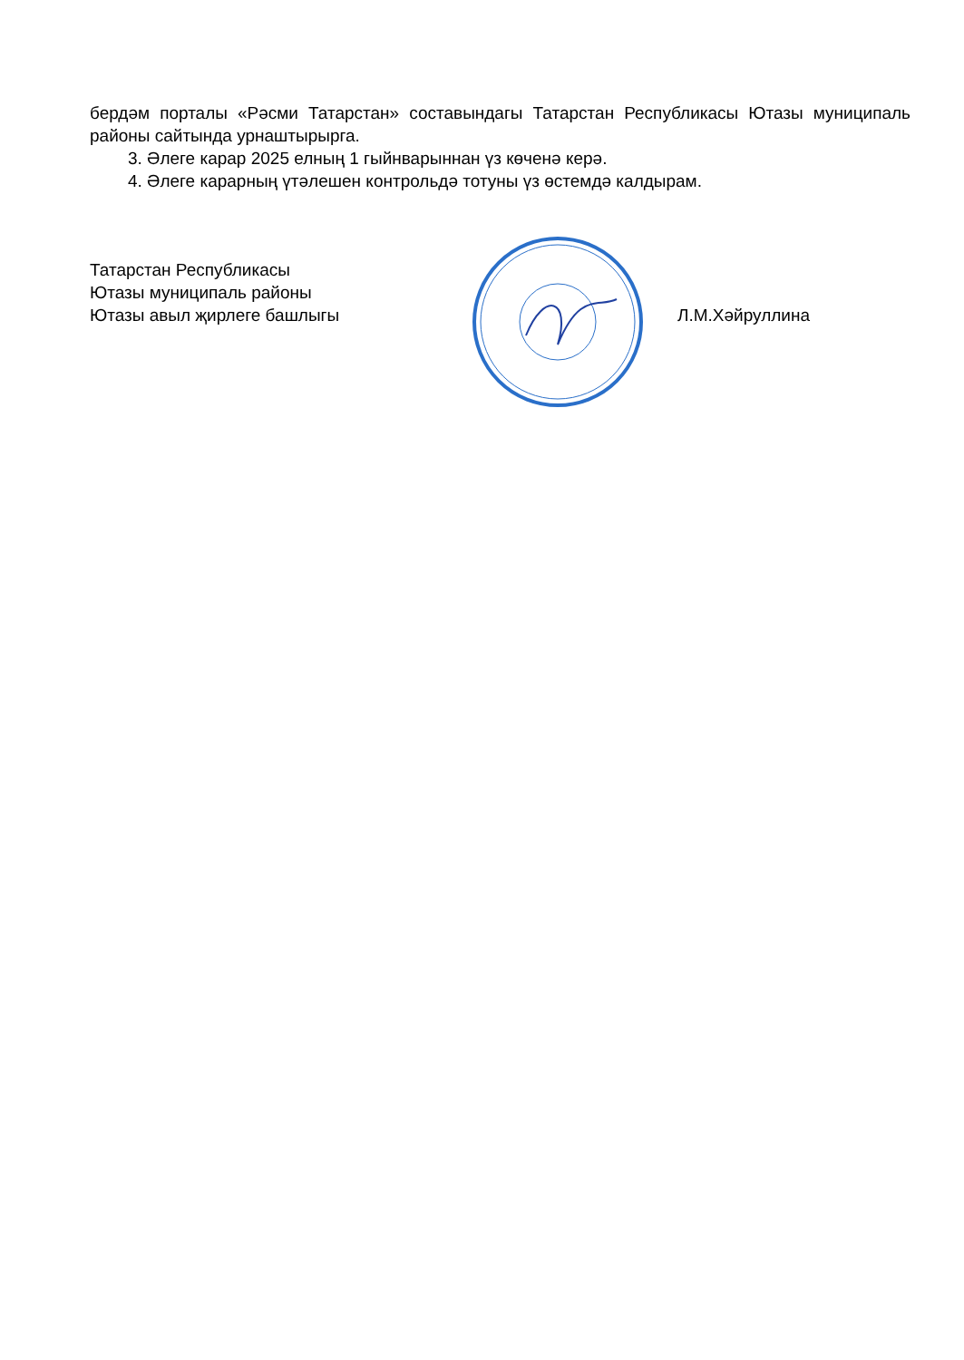бердәм порталы «Рәсми Татарстан» составындагы Татарстан Республикасы Ютазы муниципаль районы сайтында урнаштырырга.
3. Әлеге карар 2025 елның 1 гыйнварыннан үз көченә керә.
4. Әлеге карарның үтәлешен контрольдә тотуны үз өстемдә калдырам.
Татарстан Республикасы
Ютазы муниципаль районы
Ютазы авыл җирлеге башлыгы
Л.М.Хәйруллина